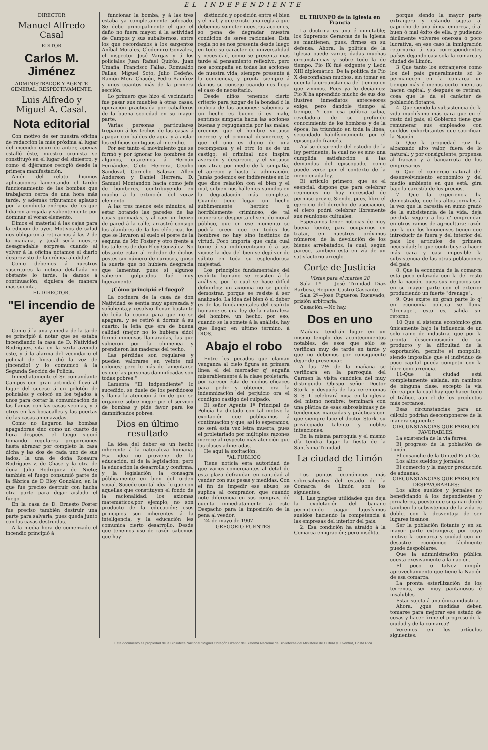—EL INDEPENDIENTE—
DIRECTOR
Manuel Alfredo Casal
EDITOR
Carlos M. Jiménez
ADMINISTRADOR Y AGENTE GENERAL, RESPECTIVAMENTE,
Luis Alfredo y Miguel A. Casal.
Nota editorial
Con motivo de ser nuestra oficina de redacción la más próxima al lugar del incendio ocurrido antier, apenas estalló éste, nuestro cronista se constituyó en el lugar del siniestro, y como si dijéramos recogió desde la primera manifestación.
Amén del relato hicimos aplicaciones lamentando el tardío funcionamiento de las bombas que trabajaron cerca de una hora más tarde, y además tributamos aplauso por la conducta enérgica de los que lidiaron arrojada y valientemente por dominar el voraz elemento.
Dimos el material á las cajas para la edición de ayer. Motivos de salud nos obligaron á retirarnos á las 2 de la mañana, y ¡cuál sería nuestra desagradable sorpresa cuando al volver á la oficina notamos el diario desprovisto de la crónica aludida?
Como debemos á nuestros suscritores la noticia detallada no obstante lo tarde, la damos á continuación, siquiera de manera más sucinta.
EL DIRECTOR.
"El incendio de ayer
Como á la una y media de la tarde se principió á notar que se estaba incendiando la casa de D. Natividad Rodríguez, sita en la sexta avenida este, y á la alarma del vecindario el policial de línea dió la voz de ¡incendio! y lo comunicó á la Segunda Sección de Policía.
Inmediatamente el Sr. comandante Campos con gran actividad llevó al lugar del suceso á un pelotón de policiales y colocó en los tejados á unos para cortar la comunicación de las llamas con las casas vecinas, y á otros en las bocacalles y las puertas de las casas amenazadas.
Como no llegaron las bombas apagadoras sino como un cuarto de hora después, el fuego siguió tomando regulares proporciones hasta abrazar por completo la casa dicha y las dos de cada uno de sus lados, la una de doña Rosaura Rodríguez v. de Chase y la otra de doña Julia Rodríguez de Nieto; también el fuego consumió parte de la fábrica de D Eloy González, en la que fué preciso destruir con hacha otra parte para dejar aislado el fuego.
En la casa de D. Ernesto Foster fue preciso también destruir una parte para salvarla, pues queda junto con las casas destruidas.
A la media hora de comenzado el incendio principió á
funcionar la bomba, y á las tres estaba ya completamente sofocado. Se debe principalmente el que el daño no fuera mayor, á la actividad de Campos y sus subalternos, entre los que recordamos á los sargentos Aníbal Morales, Clodomiro González, el inspector José Vargas y á los policiales Juan Rafael Quirós, Juan Umaña, Francisco Fallas, Romualdo Fallas, Miguel Soto, Julio Cedeño, Ramón Mora Chacón, Pedro Ramírez y unos cuantos más de la primera sección.
Lo primero que hizo el vecindario fue pasar sus muebles á otras casas, operación practicada por caballeros de la buena sociedad en su mayor parte.
Varias personas particulares treparon á los techos de las casas á apagar con baldes de agua y á aislar los edificios contiguos al incendio.
Por ser tanto el movimiento que se formó y por ignorar los nombres de algunos, citaremos á Hernán Fernández, Cleto Herrera, Cecilio Sandoval, Cornelio Salazar, Allen Anderson y Daniel Herrera. D. Samuel Montandón hacía como jefe de bomberos, contribuyendo en mucho á la extinción del voraz elemento.
A las tres menos seis minutos, al estar botando las paredes de las casas quemadas, y al caer un lienzo de pared á la calle, arrastró consigo los alambres de la luz eléctrica, los que se llevaron al suelo el poste de la esquina de Mr. Foster y otro frente á los talleres de don Eloy González. No obstante estar al rededor de dichos postes sin número de curiosos, quiso la suerte que no hubiera desgracia que lamentar, pues si algunos salieron golpeados fué muy ligeramente.
¡Cómo principió el fuego?
La cocinera de la casa de don Natividad se sentía muy aperezada y soñolienta,y resolvió llenar bastante de leña la cocina para que no se apagara, y se retiró á dormir á su cuarto: la leña que era de buena calidad (mejor no lo hubiera sido) formó inmensas llamaradas, las que subieron por la chimenea y prendieron las maderas del techo.
Las pérdidas son regulares y pueden valorarse en veinte mil colones; pero lo más de lamentarse es que las personas damnificadas son todas pobres."
Lamenta "El Indpendiente" lo sucedido, se duele de los perdidosos y llama la atención á fin de que se organice sobre mejor pie el servicio de bombas y pide favor para los damnificados pobres.
Dios en último resultado
La idea del deber es un hecho inherente á la naturaleza humana. Esa idea no proviene de la educación, ni de la legislación; pero la educación la desarrolla y confirma, y la legislación la consagra públicamente en bien del orden social. Sucede con tal idea lo que con aquellas que constituyen el fondo de la racionalidad: los axiomas matemáticos,por ejemplo, no son producto de la educación; esos principios son inherentes á la inteligencia, y la educación les comunica cierto desarrollo. Desde que tenemos uso de razón sabemos que hay
distinción y oposición entre el bien y el mal, y que existe una regla á que debemos someter nuestras acciones, so pena de degradar nuestra condición de seres racionales. Esta regla no se nos presenta desde luego en todo su carácter de universalidad y necesidad, como se presenta más tarde al pensamiento reflexivo, pero nos acompaña en todas las acciones de nuestra vida, siempre presente á la conciencia, y pronta siempre á darnos su consejo cuando nos llega el caso de necesitarlo.
Desde niños tenemos cierto criterio para juzgar de la bondad ó la malicia de las acciones: sabemos si un hecho es bueno ó es malo, sentimos simpatía hacia las acciones buenas y repugnancia por las malas; creemos que el hombre virtuoso merece y el criminal desmerece; y que el uno es digno de una recompensa y el otro lo es de un castigo; el criminal nos inspira aversión y desprecio, y el virtuoso nos atrae por medio de la simpatía, el aprecio y hasta la admiración. Jamás podemos ser indiferentes en lo que dice relación con el bien y el mal, si bien nos hallemos sumidos en la degradación más completa. Cuando tiene lugar un hecho sublimemente heróico ú horriblemente criminoso, de tal manera se despierta el sentido moral público, que en ese momento se podría creer que en todos los hombres no hay sino instintos de virtud. Poco importa que cada cual torne á su indiferentismo ó á sus vicios: la idea del bien se dejó ver de súbito en toda su esplendorosa majestad.
Los principios fundamentales del espíritu humano se resisten á la análisis, por lo cual se hace difícil definirlos: un axiomia no se puede demostrar, porque se resiste á ser analizado. La idea del bien ó el deber es de las fundamentales del espíritu humano; es una ley de la naturaleza del hombre, un hecho: por eso, cuando se la somete á la análisis, hay que llegar, en último término, á DIOS.
Abajo el robo
Entre los pecados que claman venganza al cielo figura en primera línea el del mercader q' engaña miserablemente á la clase proletaria, por carecer ésta de medios eficaces para pedir y obtener, ora la indemnización del perjuicio ora el condigno castigo del culpado.
El señor Agente 1º Principal de Policía ha dictado con tal motivo la excitación que publicamos á continuación y que, así lo esperamos, no será esta vez letra muerta, pues el proletariado por múltiples razones merece al respecto más atención que las clases adineradas.
He aquí la excitación:
"AL PUBLICO
Tiene noticia esta autoridad de que varios comerciantes al detal de esta plaza defraudan en cantidad al vender con sus pesas y medidas. Con el fin de impedir ese abuso, se suplica al comprador, que cuando note diferencia en sus compras, dé cuenta inmediatamente á este Despacho para la imposición de la pena al veedor.
24 de mayo de 1907.
GREGORIO FUENTES.
EL TRIUNFO de la Iglesia en Francia
La doctrina es una é inmutable; los Supremos Gerarcas de la Iglesia se mantienen, pues, firmes en su defensa. Ahora, la política de la Iglesia puede variar, dadas muchas circunstancias y sobre todo la de tiempo. Pío IX fué exigente y León XIII diplomático. De la política de Pío X desconfiaban muchos, sin tomar en cuenta la circunstancia del tiempo en que vivimos. Pues ya lo decíamos: Pío X ha aprendido mucho de sus dos ilustres inmediatos antecesores exige, pero dándole tiempo al tiempo. Y con esa política sabia, reveladora de su profundo conocimiento de los hombres y de la época, ha triunfado en toda la línea, secundado habilísimamente por el episcopado francés.
Así se desprende del estudio de la ley pertinente, la cual no es sino una cumplida satisfacción á las demandas del episcopado, como puede verse por el contexto de la mencionada ley.
El artículo primero, que es el esencial, dispone que para celebrar reuniones no hay necesidad de permiso previo. Siendo, pues, libre el ejercicio del derecho de asociación, el clero podrá celebrar libremente sus reuniones cultuales.
Esperamos tener noticias de muy buena fuente, para ocuparnos en tratar, en nuestros próximos números, de la devolución de los bienes arrebatados, la cual, según parece, también está en vía de un satisfactorio arreglo.
Corte de Justicia
Vistas para el martes 28
Sala 1ª — José Trinidad Díaz Barbosa, Requier Castro Cascante.
Sala 2ª—José Figueroa Rucavado, prisión arbitraria.
Casación.—No hay.
Dos en uno
Mañana tendrán lugar en un mismo templo dos acontecimientos notables, de esos que sólo se verifican muy de tarde en tarde y que no debemos por consiguiente dejar de presenciar.
A las 7½ de la mañana se verificará en la parroquia del Carmen la visita canónica del muy distinguido Obispo señor Doctor Stork, y después de las ceremonias S. S. I. celebrará misa en la iglesia del mismo nombre; terminará con una plática de esas sabrosísimas y de tendencias marcadas y prácticas con que siempre luce el doctor Stork, su privilegiado talento y nobles intenciones.
En la misma parroquia y el mismo día tendrá lugar la fiesta de la Santísima Trinidad.
La ciudad de Limón
II
Los puntos económicos más sobresalientes del estado de la Comarca de Limón son los siguientes:
1. Las pingües utilidades que deja la explotación del banano permitiendo pagar lujosísimos sueldos haciendo la competencia á las empresas del interior del país.
2. Esa condición ha atraído á la Comarca emigración; pero insólita,
porque siendo la mayor parte extranjera y estando sujeta al capricho de una única empresa, ó al buen ó mal éxito de ella, y pudiendo fácilmente volverse onerosa ó poco lucrativa, en ese caso la inmigración retornaría á sus correspondientes países dejando casi sola la comarca y ciudad de Limón.
3 Que tanto los extranjeros como los del país generalmente só lo permanecen en la comarca un tiempo más ó menos corto mientras hacen capital, y después se retiran; cosa que le da el carácter de población flotante.
4. Que siendo la subsistencia de la vida muchísimo más cara que en el resto del país, el Gobierno tiene que remunerar sus empleados con sueldos exhorbitantes que sacrifican la Nación.
5. Que la propiedad raiz ha alcanzado alto valor, fuera de lo natural; y por consiguiente, propensa al fracaso y á bancarrota de los empresarios.
6. Que el comercio natural del desenvolvimiento económico y del medio ambiente en que está, gira bajo la carestía de los precios.
7. Que la experiencia ha demostrado, que los altos jornales á la vez que la carestía en sumo grado de la subsistencia de la vida, deja pérdida segura á los q' emprendan en otros ramos de agricultura; razón por la que los limonenses tienen que introducir de fuera y del interior del país los artículos de primera necesidad; lo que contribuye á hacer más cara y casi imposible la subsistencia de las otras poblaciones del país.
8. Que la economía de la comarca está poco enlazada con la del resto de la nación, pues sus negocios son en su mayor parte con el exterior produciendo un fuerte "drenage".
9. Que existe en gran parte lo q' en economía política se llama "drenage", esto es, salida sin retorno.
10 Que el sistema económico gira únicamente bajo la influencia de un solo ramo de industria, que por la pronta descomposición de su producto y la dificultad de la exportación, permite el monpolio, siendo imposible que el individuo de poco capital pueda competir con la libre concurrencia.
11-Que la ciudad está completamente aislada, sin caminos de ninguna clase, excepto la vía férrea por la cual hay que hacer todo el tráfico, aun el de los productos más cercanos.
Esas circunstancias para un cálculo podrían descomponerse de la manera siguiente:
CIRCUNSTANCIAS QUE PARECEN FAVORABLES:
La existencia de la vía férrea
El progreso de la población de Limón.
El ensanche de la United Fruit Co.
Los altos sueldos y jornales.
El comercio y la mayor producción de aduanas.
CIRCUNSTANCIAS QUE PARECEN DESFAVORABLES:
Los altos sueldos y jornales no beneficiando á los dependientes y jornaleros, puesto que si ganan doble también la subsistencia de la vida es doble, con la desventaja de ser lugares insanos.
Ser la población flotante y en su mayor parte extranjera; por cuyo motivo la comarca y ciudad con un desastre económico fácilmente puede despoblarse.
Que la administración pública cuesta exesivamente á la nación.
El poco ó talvez ningún aprovechamiento que tiene la Nación de esa comarca.
La pronta esterilización de los terrenos, ser muy pantanosos é insalubles
Estar sujeta á una única industria.
Ahora, ¿qué medidas deben tomarse para mejorar ese estado de cosas y hacer firme el progreso de la ciudad y de la comarca?
Veremos en los artículos siguientes.
Este documento es propiedad de la Biblioteca Nacional "Miguel Obregón Lizano" del Sistema Nacional de Bibliotecas del Ministerio de Cultura y Juventud, Costa Rica.